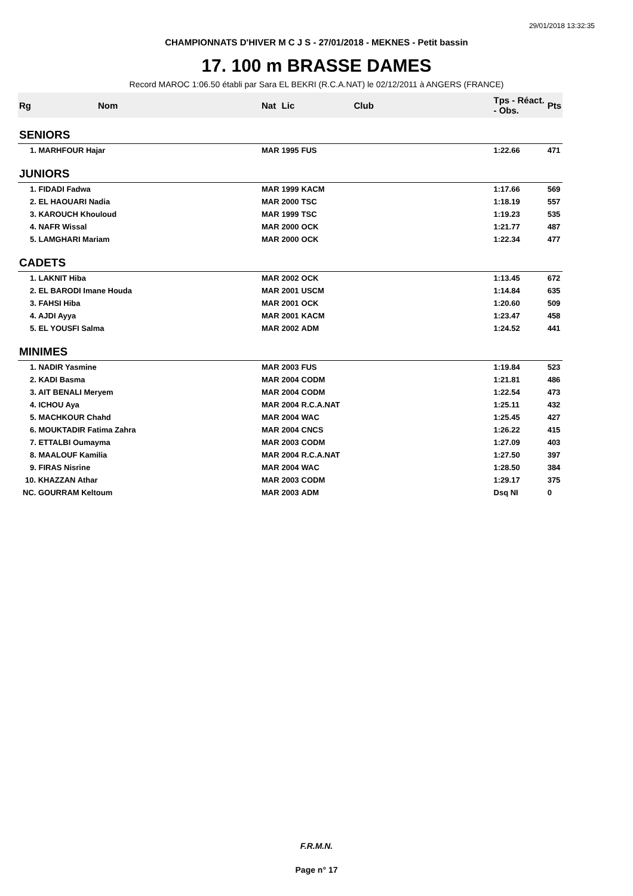29/01/2018 13:32:35
CHAMPIONNATS D'HIVER M C J S - 27/01/2018 - MEKNES - Petit bassin
17. 100 m BRASSE DAMES
Record MAROC 1:06.50 établi par Sara EL BEKRI (R.C.A.NAT) le 02/12/2011 à ANGERS (FRANCE)
| Rg | Nom | Nat | Lic | Club | Tps - Réact. - Obs. | Pts |
| --- | --- | --- | --- | --- | --- | --- |
| SENIORS | | | | | | |
| 1. MARHFOUR Hajar | | MAR | 1995 | FUS | 1:22.66 | 471 |
| JUNIORS | | | | | | |
| 1. FIDADI Fadwa | | MAR | 1999 | KACM | 1:17.66 | 569 |
| 2. EL HAOUARI Nadia | | MAR | 2000 | TSC | 1:18.19 | 557 |
| 3. KAROUCH Khouloud | | MAR | 1999 | TSC | 1:19.23 | 535 |
| 4. NAFR Wissal | | MAR | 2000 | OCK | 1:21.77 | 487 |
| 5. LAMGHARI Mariam | | MAR | 2000 | OCK | 1:22.34 | 477 |
| CADETS | | | | | | |
| 1. LAKNIT Hiba | | MAR | 2002 | OCK | 1:13.45 | 672 |
| 2. EL BARODI Imane Houda | | MAR | 2001 | USCM | 1:14.84 | 635 |
| 3. FAHSI Hiba | | MAR | 2001 | OCK | 1:20.60 | 509 |
| 4. AJDI Ayya | | MAR | 2001 | KACM | 1:23.47 | 458 |
| 5. EL YOUSFI Salma | | MAR | 2002 | ADM | 1:24.52 | 441 |
| MINIMES | | | | | | |
| 1. NADIR Yasmine | | MAR | 2003 | FUS | 1:19.84 | 523 |
| 2. KADI Basma | | MAR | 2004 | CODM | 1:21.81 | 486 |
| 3. AIT BENALI Meryem | | MAR | 2004 | CODM | 1:22.54 | 473 |
| 4. ICHOU Aya | | MAR | 2004 | R.C.A.NAT | 1:25.11 | 432 |
| 5. MACHKOUR Chahd | | MAR | 2004 | WAC | 1:25.45 | 427 |
| 6. MOUKTADIR Fatima Zahra | | MAR | 2004 | CNCS | 1:26.22 | 415 |
| 7. ETTALBI Oumayma | | MAR | 2003 | CODM | 1:27.09 | 403 |
| 8. MAALOUF Kamilia | | MAR | 2004 | R.C.A.NAT | 1:27.50 | 397 |
| 9. FIRAS Nisrine | | MAR | 2004 | WAC | 1:28.50 | 384 |
| 10. KHAZZAN Athar | | MAR | 2003 | CODM | 1:29.17 | 375 |
| NC. GOURRAM Keltoum | | MAR | 2003 | ADM | Dsq NI | 0 |
F.R.M.N.
Page n° 17